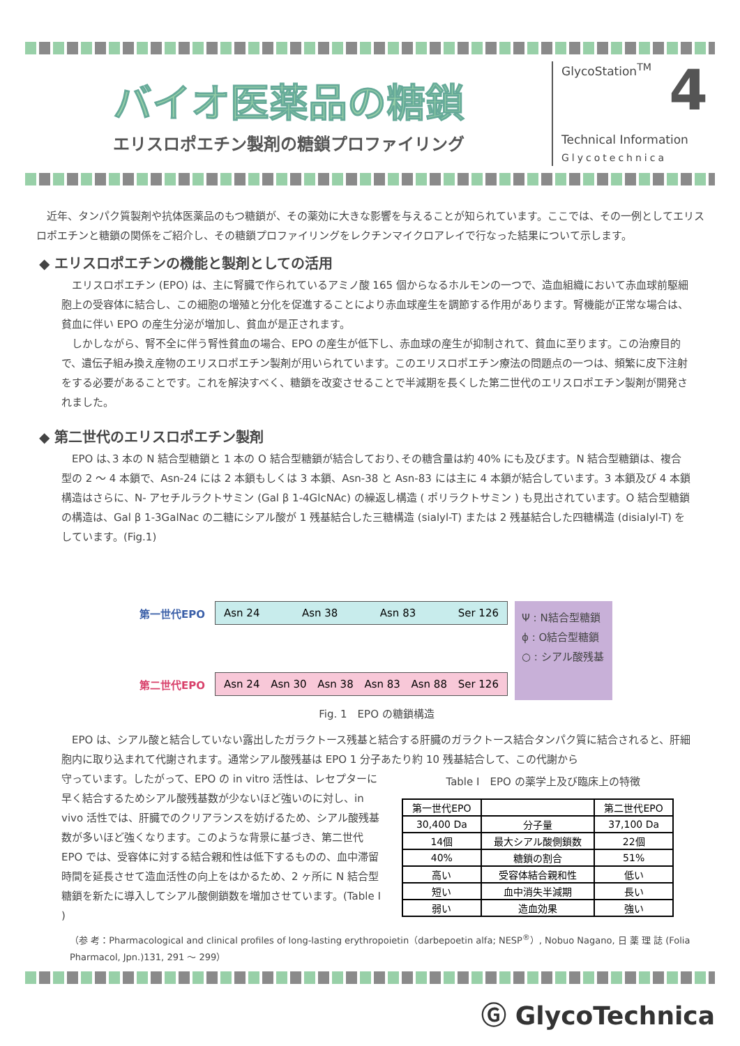バイオ医薬品の糖鎖
エリスロポエチン製剤の糖鎖プロファイリング
GlycoStation<sup>TM</sup>
4
Technical Information
Glycotechnica
近年、タンパク質製剤や抗体医薬品のもつ糖鎖が、その薬効に大きな影響を与えることが知られています。ここでは、その一例としてエリスロポエチンと糖鎖の関係をご紹介し、その糖鎖プロファイリングをレクチンマイクロアレイで行なった結果について示します。
◆ エリスロポエチンの機能と製剤としての活用
エリスロポエチン (EPO) は、主に腎臓で作られているアミノ酸 165 個からなるホルモンの一つで、造血組織において赤血球前駆細胞上の受容体に結合し、この細胞の増殖と分化を促進することにより赤血球産生を調節する作用があります。腎機能が正常な場合は、貧血に伴い EPO の産生分泌が増加し、貧血が是正されます。
しかしながら、腎不全に伴う腎性貧血の場合、EPO の産生が低下し、赤血球の産生が抑制されて、貧血に至ります。この治療目的で、遺伝子組み換え産物のエリスロポエチン製剤が用いられています。このエリスロポエチン療法の問題点の一つは、頻繁に皮下注射をする必要があることです。これを解決すべく、糖鎖を改変させることで半減期を長くした第二世代のエリスロポエチン製剤が開発されました。
◆ 第二世代のエリスロポエチン製剤
EPO は､3 本の N 結合型糖鎖と 1 本の O 結合型糖鎖が結合しており､その糖含量は約 40% にも及びます。N 結合型糖鎖は、複合型の 2 ～ 4 本鎖で、Asn-24 には 2 本鎖もしくは 3 本鎖、Asn-38 と Asn-83 には主に 4 本鎖が結合しています。3 本鎖及び 4 本鎖構造はさらに、N- アセチルラクトサミン (Gal β 1-4GlcNAc) の繰返し構造 ( ポリラクトサミン ) も見出されています。O 結合型糖鎖の構造は、Gal β 1-3GalNac の二糖にシアル酸が 1 残基結合した三糖構造 (sialyl-T) または 2 残基結合した四糖構造 (disialyl-T) をしています。(Fig.1)
第一世代EPO
Asn 24 Asn 38 Asn 83 Ser 126
第二世代EPO
Asn 24 Asn 30 Asn 38 Asn 83 Asn 88 Ser 126
Ψ : N結合型糖鎖
ϕ : O結合型糖鎖
○ : シアル酸残基
Fig. 1　EPO の糖鎖構造
EPO は、シアル酸と結合していない露出したガラクトース残基と結合する肝臓のガラクトース結合タンパク質に結合されると、肝細胞内に取り込まれて代謝されます。通常シアル酸残基は EPO 1 分子あたり約 10 残基結合して、この代謝から
守っています。したがって、EPO の in vitro 活性は、レセプターに早く結合するためシアル酸残基数が少ないほど強いのに対し、in vivo 活性では、肝臓でのクリアランスを妨げるため、シアル酸残基数が多いほど強くなります。このような背景に基づき、第二世代 EPO では、受容体に対する結合親和性は低下するものの、血中滞留時間を延長させて造血活性の向上をはかるため、2 ヶ所に N 結合型糖鎖を新たに導入してシアル酸側鎖数を増加させています。(Table I )
Table I　EPO の薬学上及び臨床上の特徴
| 第一世代EPO | | 第二世代EPO |
| 30,400 Da | 分子量 | 37,100 Da |
| 14個 | 最大シアル酸側鎖数 | 22個 |
| 40% | 糖鎖の割合 | 51% |
| 高い | 受容体結合親和性 | 低い |
| 短い | 血中消失半減期 | 長い |
| 弱い | 造血効果 | 強い |
（参 考：Pharmacological and clinical profiles of long-lasting erythropoietin（darbepoetin alfa; NESP<sup>®</sup>）, Nobuo Nagano, 日 薬 理 誌 (Folia Pharmacol, Jpn.)131, 291 ～ 299）
Ⓖ GlycoTechnica